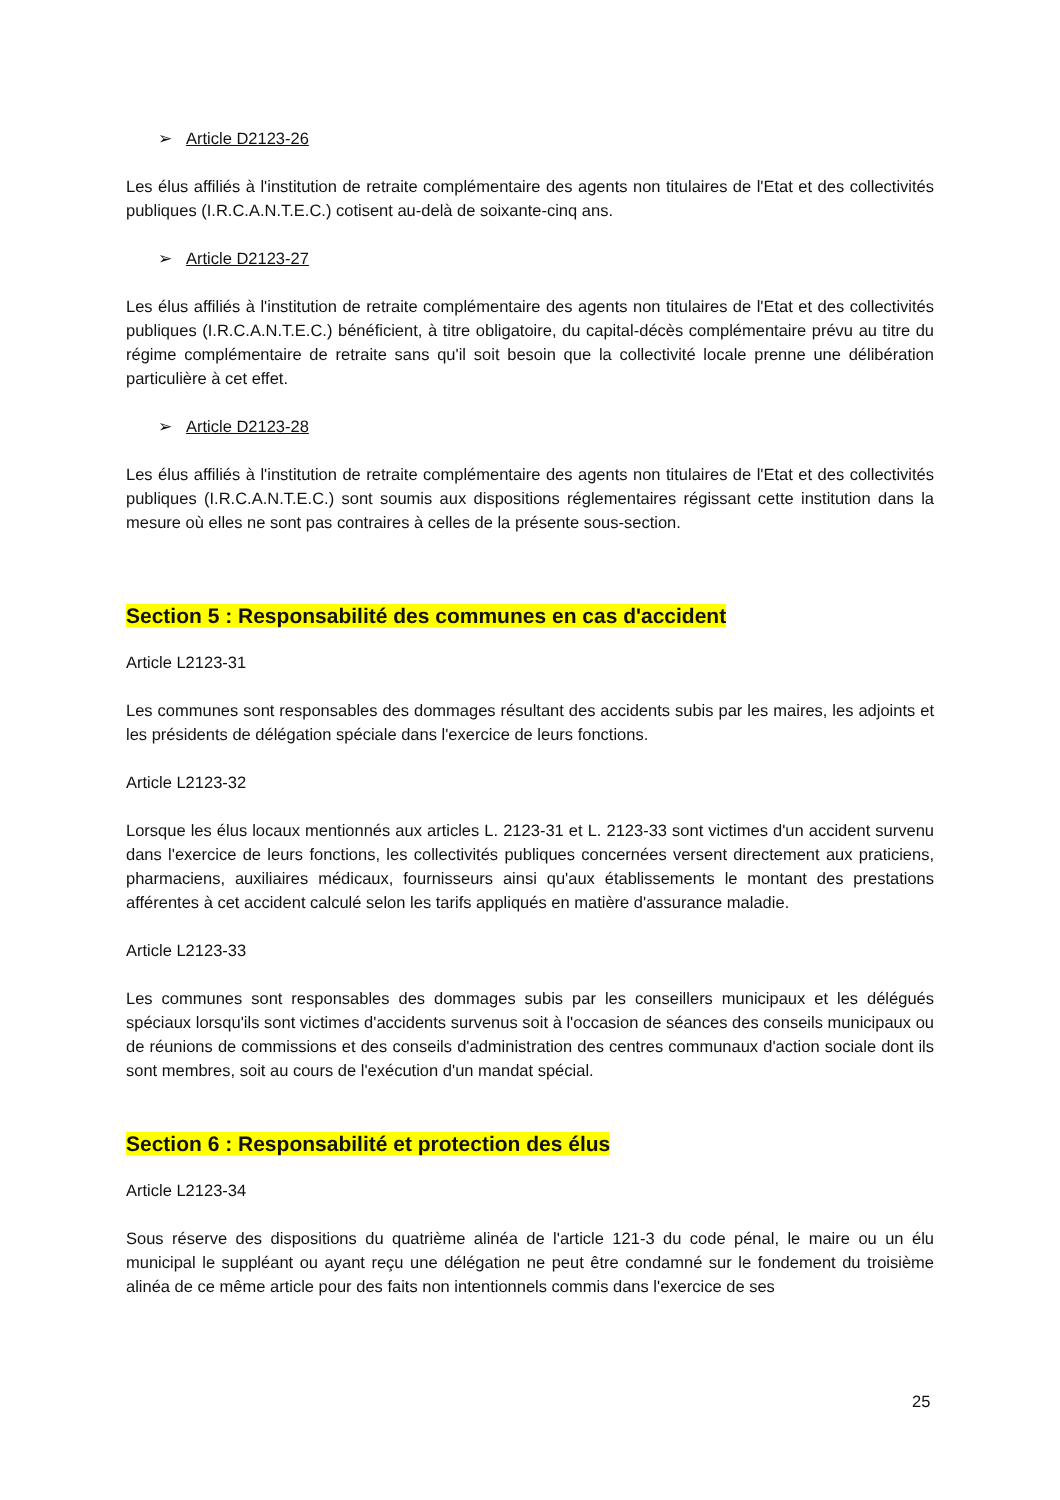➢ Article D2123-26
Les élus affiliés à l'institution de retraite complémentaire des agents non titulaires de l'Etat et des collectivités publiques (I.R.C.A.N.T.E.C.) cotisent au-delà de soixante-cinq ans.
➢ Article D2123-27
Les élus affiliés à l'institution de retraite complémentaire des agents non titulaires de l'Etat et des collectivités publiques (I.R.C.A.N.T.E.C.) bénéficient, à titre obligatoire, du capital-décès complémentaire prévu au titre du régime complémentaire de retraite sans qu'il soit besoin que la collectivité locale prenne une délibération particulière à cet effet.
➢ Article D2123-28
Les élus affiliés à l'institution de retraite complémentaire des agents non titulaires de l'Etat et des collectivités publiques (I.R.C.A.N.T.E.C.) sont soumis aux dispositions réglementaires régissant cette institution dans la mesure où elles ne sont pas contraires à celles de la présente sous-section.
Section 5 : Responsabilité des communes en cas d'accident
Article L2123-31
Les communes sont responsables des dommages résultant des accidents subis par les maires, les adjoints et les présidents de délégation spéciale dans l'exercice de leurs fonctions.
Article L2123-32
Lorsque les élus locaux mentionnés aux articles L. 2123-31 et L. 2123-33 sont victimes d'un accident survenu dans l'exercice de leurs fonctions, les collectivités publiques concernées versent directement aux praticiens, pharmaciens, auxiliaires médicaux, fournisseurs ainsi qu'aux établissements le montant des prestations afférentes à cet accident calculé selon les tarifs appliqués en matière d'assurance maladie.
Article L2123-33
Les communes sont responsables des dommages subis par les conseillers municipaux et les délégués spéciaux lorsqu'ils sont victimes d'accidents survenus soit à l'occasion de séances des conseils municipaux ou de réunions de commissions et des conseils d'administration des centres communaux d'action sociale dont ils sont membres, soit au cours de l'exécution d'un mandat spécial.
Section 6 : Responsabilité et protection des élus
Article L2123-34
Sous réserve des dispositions du quatrième alinéa de l'article 121-3 du code pénal, le maire ou un élu municipal le suppléant ou ayant reçu une délégation ne peut être condamné sur le fondement du troisième alinéa de ce même article pour des faits non intentionnels commis dans l'exercice de ses
25